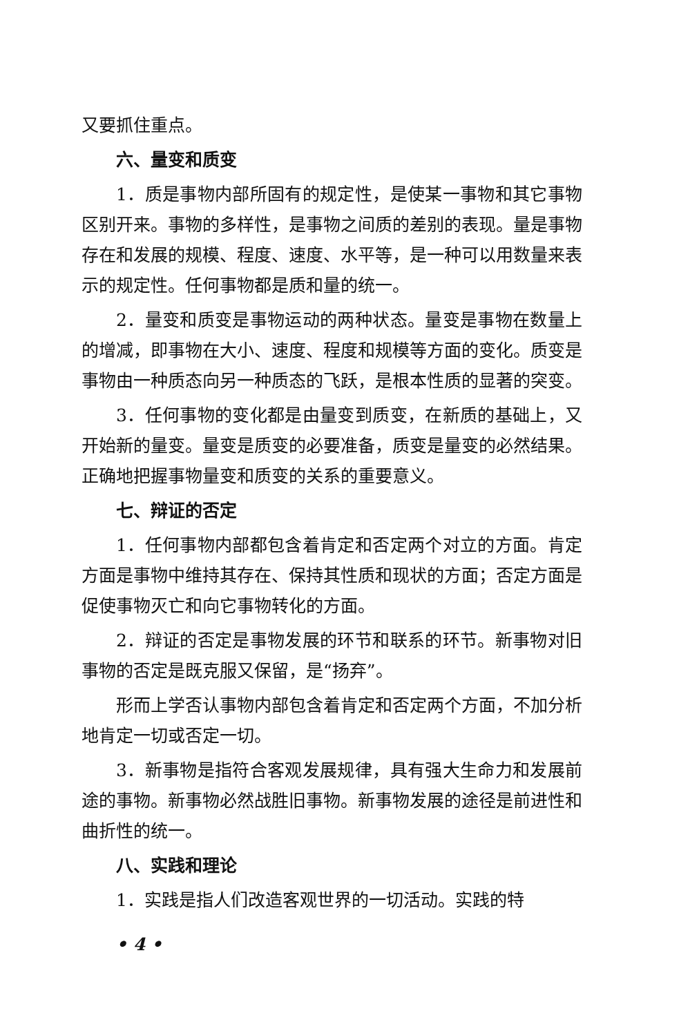又要抓住重点。
六、量变和质变
1．质是事物内部所固有的规定性，是使某一事物和其它事物区别开来。事物的多样性，是事物之间质的差别的表现。量是事物存在和发展的规模、程度、速度、水平等，是一种可以用数量来表示的规定性。任何事物都是质和量的统一。
2．量变和质变是事物运动的两种状态。量变是事物在数量上的增减，即事物在大小、速度、程度和规模等方面的变化。质变是事物由一种质态向另一种质态的飞跃，是根本性质的显著的突变。
3．任何事物的变化都是由量变到质变，在新质的基础上，又开始新的量变。量变是质变的必要准备，质变是量变的必然结果。正确地把握事物量变和质变的关系的重要意义。
七、辩证的否定
1．任何事物内部都包含着肯定和否定两个对立的方面。肯定方面是事物中维持其存在、保持其性质和现状的方面；否定方面是促使事物灭亡和向它事物转化的方面。
2．辩证的否定是事物发展的环节和联系的环节。新事物对旧事物的否定是既克服又保留，是“扬弃”。
形而上学否认事物内部包含着肯定和否定两个方面，不加分析地肯定一切或否定一切。
3．新事物是指符合客观发展规律，具有强大生命力和发展前途的事物。新事物必然战胜旧事物。新事物发展的途径是前进性和曲折性的统一。
八、实践和理论
1．实践是指人们改造客观世界的一切活动。实践的特
• 4 •